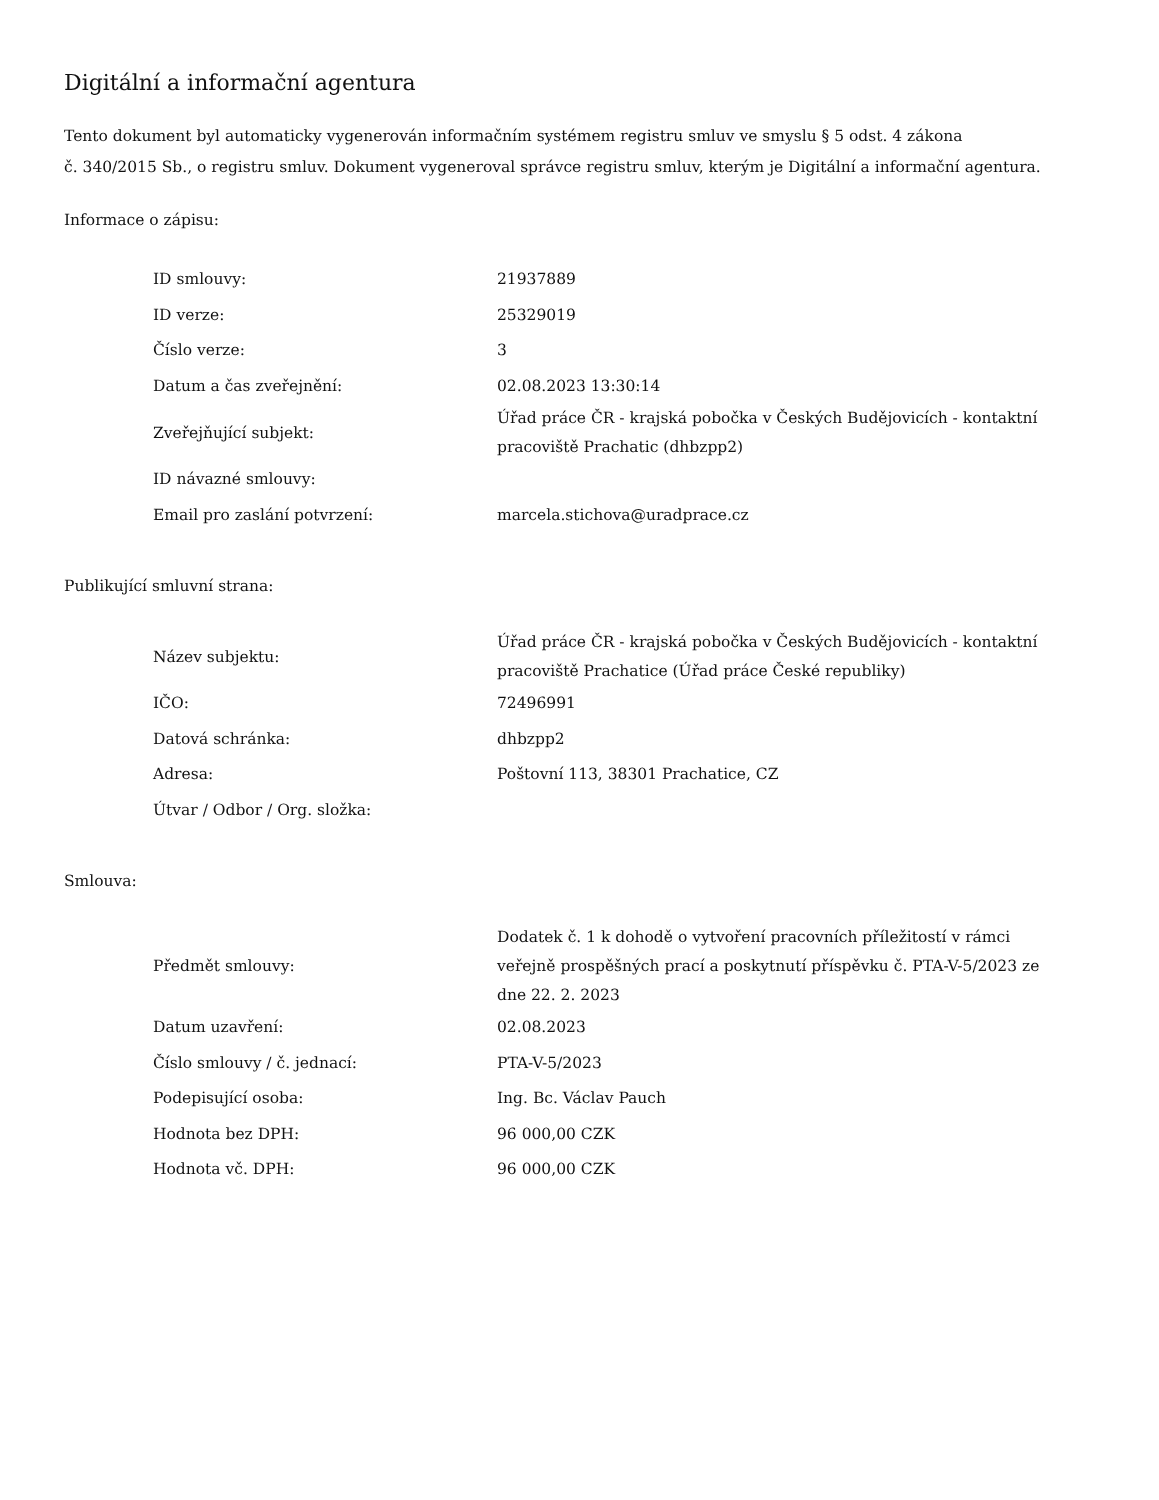Digitální a informační agentura
Tento dokument byl automaticky vygenerován informačním systémem registru smluv ve smyslu § 5 odst. 4 zákona
č. 340/2015 Sb., o registru smluv. Dokument vygeneroval správce registru smluv, kterým je Digitální a informační agentura.
Informace o zápisu:
| ID smlouvy: | 21937889 |
| ID verze: | 25329019 |
| Číslo verze: | 3 |
| Datum a čas zveřejnění: | 02.08.2023 13:30:14 |
| Zveřejňující subjekt: | Úřad práce ČR - krajská pobočka v Českých Budějovicích - kontaktní pracoviště Prachatic (dhbzpp2) |
| ID návazné smlouvy: | |
| Email pro zaslání potvrzení: | marcela.stichova@uradprace.cz |
Publikující smluvní strana:
| Název subjektu: | Úřad práce ČR - krajská pobočka v Českých Budějovicích - kontaktní pracoviště Prachatice (Úřad práce České republiky) |
| IČO: | 72496991 |
| Datová schránka: | dhbzpp2 |
| Adresa: | Poštovní 113, 38301 Prachatice, CZ |
| Útvar / Odbor / Org. složka: | |
Smlouva:
| Předmět smlouvy: | Dodatek č. 1 k dohodě o vytvoření pracovních příležitostí v rámci veřejně prospěšných prací a poskytnutí příspěvku č. PTA-V-5/2023 ze dne 22. 2. 2023 |
| Datum uzavření: | 02.08.2023 |
| Číslo smlouvy / č. jednací: | PTA-V-5/2023 |
| Podepisující osoba: | Ing. Bc. Václav Pauch |
| Hodnota bez DPH: | 96 000,00 CZK |
| Hodnota vč. DPH: | 96 000,00 CZK |